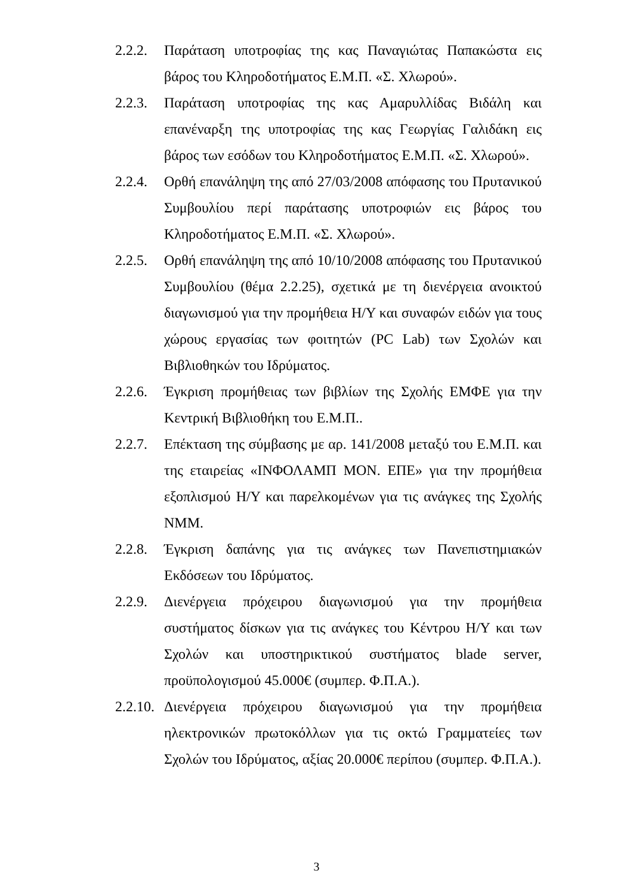2.2.2.
Παράταση υποτροφίας της κας Παναγιώτας Παπακώστα εις βάρος του Κληροδοτήματος Ε.Μ.Π. «Σ. Χλωρού».
2.2.3.
Παράταση υποτροφίας της κας Αμαρυλλίδας Βιδάλη και επανέναρξη της υποτροφίας της κας Γεωργίας Γαλιδάκη εις βάρος των εσόδων του Κληροδοτήματος Ε.Μ.Π. «Σ. Χλωρού».
2.2.4.
Ορθή επανάληψη της από 27/03/2008 απόφασης του Πρυτανικού Συμβουλίου περί παράτασης υποτροφιών εις βάρος του Κληροδοτήματος Ε.Μ.Π. «Σ. Χλωρού».
2.2.5.
Ορθή επανάληψη της από 10/10/2008 απόφασης του Πρυτανικού Συμβουλίου (θέμα 2.2.25), σχετικά με τη διενέργεια ανοικτού διαγωνισμού για την προμήθεια Η/Υ και συναφών ειδών για τους χώρους εργασίας των φοιτητών (PC Lab) των Σχολών και Βιβλιοθηκών του Ιδρύματος.
2.2.6.
Έγκριση προμήθειας των βιβλίων της Σχολής ΕΜΦΕ για την Κεντρική Βιβλιοθήκη του Ε.Μ.Π..
2.2.7.
Επέκταση της σύμβασης με αρ. 141/2008 μεταξύ του Ε.Μ.Π. και της εταιρείας «ΙΝΦΟΛΑΜΠ ΜΟΝ. ΕΠΕ» για την προμήθεια εξοπλισμού Η/Υ και παρελκομένων για τις ανάγκες της Σχολής ΝΜΜ.
2.2.8.
Έγκριση δαπάνης για τις ανάγκες των Πανεπιστημιακών Εκδόσεων του Ιδρύματος.
2.2.9.
Διενέργεια πρόχειρου διαγωνισμού για την προμήθεια συστήματος δίσκων για τις ανάγκες του Κέντρου Η/Υ και των Σχολών και υποστηρικτικού συστήματος blade server, προϋπολογισμού 45.000€ (συμπερ. Φ.Π.Α.).
2.2.10.
Διενέργεια πρόχειρου διαγωνισμού για την προμήθεια ηλεκτρονικών πρωτοκόλλων για τις οκτώ Γραμματείες των Σχολών του Ιδρύματος, αξίας 20.000€ περίπου (συμπερ. Φ.Π.Α.).
3